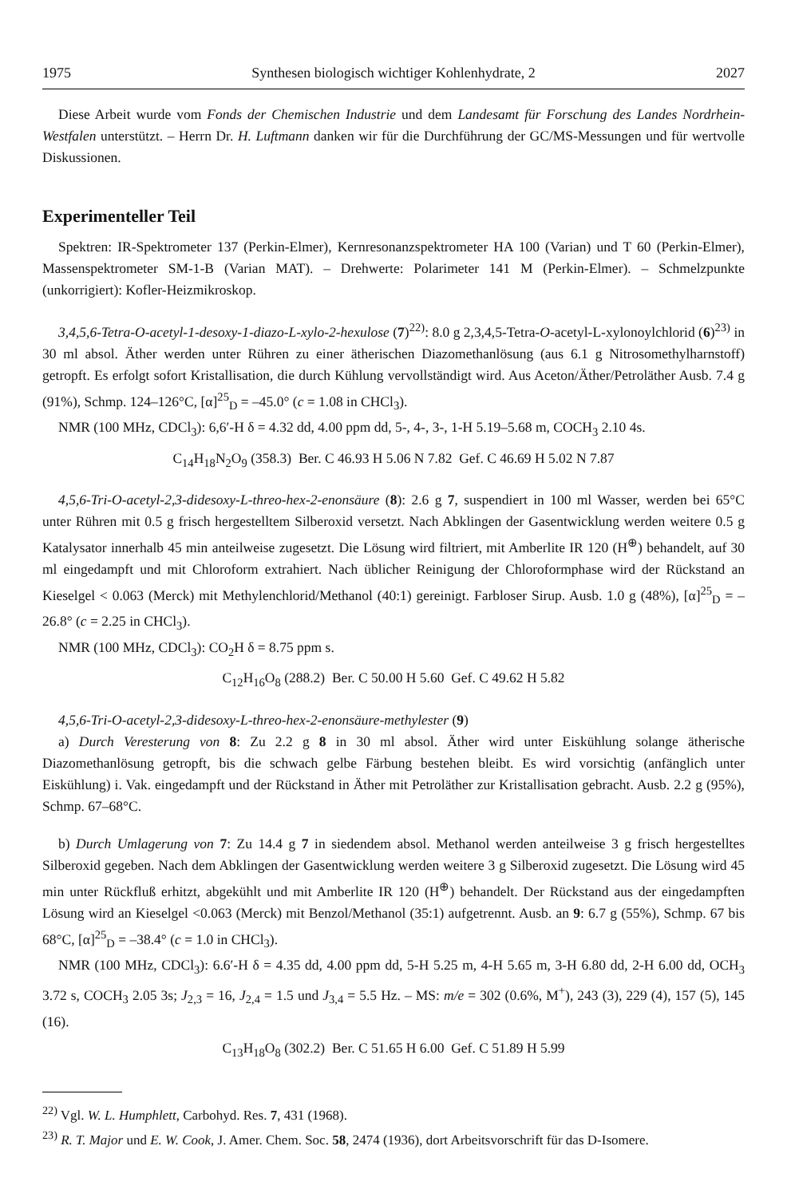1975 Synthesen biologisch wichtiger Kohlenhydrate, 2 2027
Diese Arbeit wurde vom Fonds der Chemischen Industrie und dem Landesamt für Forschung des Landes Nordrhein-Westfalen unterstützt. – Herrn Dr. H. Luftmann danken wir für die Durchführung der GC/MS-Messungen und für wertvolle Diskussionen.
Experimenteller Teil
Spektren: IR-Spektrometer 137 (Perkin-Elmer), Kernresonanzspektrometer HA 100 (Varian) und T 60 (Perkin-Elmer), Massenspektrometer SM-1-B (Varian MAT). – Drehwerte: Polarimeter 141 M (Perkin-Elmer). – Schmelzpunkte (unkorrigiert): Kofler-Heizmikroskop.
3,4,5,6-Tetra-O-acetyl-1-desoxy-1-diazo-L-xylo-2-hexulose (7)<sup>22)</sup>: 8.0 g 2,3,4,5-Tetra-O-acetyl-L-xylonoylchlorid (6)<sup>23)</sup> in 30 ml absol. Äther werden unter Rühren zu einer ätherischen Diazomethanlösung (aus 6.1 g Nitrosomethylharnstoff) getropft. Es erfolgt sofort Kristallisation, die durch Kühlung vervollständigt wird. Aus Aceton/Äther/Petroläther Ausb. 7.4 g (91%), Schmp. 124–126°C, [α]<sup>25</sup><sub>D</sub> = –45.0° (c = 1.08 in CHCl<sub>3</sub>).
NMR (100 MHz, CDCl<sub>3</sub>): 6,6′-H δ = 4.32 dd, 4.00 ppm dd, 5-, 4-, 3-, 1-H 5.19–5.68 m, COCH<sub>3</sub> 2.10 4s.
C<sub>14</sub>H<sub>18</sub>N<sub>2</sub>O<sub>9</sub> (358.3) Ber. C 46.93 H 5.06 N 7.82 Gef. C 46.69 H 5.02 N 7.87
4,5,6-Tri-O-acetyl-2,3-didesoxy-L-threo-hex-2-enonsäure (8): 2.6 g 7, suspendiert in 100 ml Wasser, werden bei 65°C unter Rühren mit 0.5 g frisch hergestelltem Silberoxid versetzt. Nach Abklingen der Gasentwicklung werden weitere 0.5 g Katalysator innerhalb 45 min anteilweise zugesetzt. Die Lösung wird filtriert, mit Amberlite IR 120 (H<sup>⊕</sup>) behandelt, auf 30 ml eingedampft und mit Chloroform extrahiert. Nach üblicher Reinigung der Chloroformphase wird der Rückstand an Kieselgel < 0.063 (Merck) mit Methylenchlorid/Methanol (40:1) gereinigt. Farbloser Sirup. Ausb. 1.0 g (48%), [α]<sup>25</sup><sub>D</sub> = –26.8° (c = 2.25 in CHCl<sub>3</sub>).
NMR (100 MHz, CDCl<sub>3</sub>): CO<sub>2</sub>H δ = 8.75 ppm s.
C<sub>12</sub>H<sub>16</sub>O<sub>8</sub> (288.2) Ber. C 50.00 H 5.60 Gef. C 49.62 H 5.82
4,5,6-Tri-O-acetyl-2,3-didesoxy-L-threo-hex-2-enonsäure-methylester (9)
a) Durch Veresterung von 8: Zu 2.2 g 8 in 30 ml absol. Äther wird unter Eiskühlung solange ätherische Diazomethanlösung getropft, bis die schwach gelbe Färbung bestehen bleibt. Es wird vorsichtig (anfänglich unter Eiskühlung) i. Vak. eingedampft und der Rückstand in Äther mit Petroläther zur Kristallisation gebracht. Ausb. 2.2 g (95%), Schmp. 67–68°C.
b) Durch Umlagerung von 7: Zu 14.4 g 7 in siedendem absol. Methanol werden anteilweise 3 g frisch hergestelltes Silberoxid gegeben. Nach dem Abklingen der Gasentwicklung werden weitere 3 g Silberoxid zugesetzt. Die Lösung wird 45 min unter Rückfluß erhitzt, abgekühlt und mit Amberlite IR 120 (H<sup>⊕</sup>) behandelt. Der Rückstand aus der eingedampften Lösung wird an Kieselgel <0.063 (Merck) mit Benzol/Methanol (35:1) aufgetrennt. Ausb. an 9: 6.7 g (55%), Schmp. 67 bis 68°C, [α]<sup>25</sup><sub>D</sub> = –38.4° (c = 1.0 in CHCl<sub>3</sub>).
NMR (100 MHz, CDCl<sub>3</sub>): 6.6′-H δ = 4.35 dd, 4.00 ppm dd, 5-H 5.25 m, 4-H 5.65 m, 3-H 6.80 dd, 2-H 6.00 dd, OCH<sub>3</sub> 3.72 s, COCH<sub>3</sub> 2.05 3s; J<sub>2,3</sub> = 16, J<sub>2,4</sub> = 1.5 und J<sub>3,4</sub> = 5.5 Hz. – MS: m/e = 302 (0.6%, M<sup>+</sup>), 243 (3), 229 (4), 157 (5), 145 (16).
C<sub>13</sub>H<sub>18</sub>O<sub>8</sub> (302.2) Ber. C 51.65 H 6.00 Gef. C 51.89 H 5.99
<sup>22)</sup> Vgl. W. L. Humphlett, Carbohyd. Res. 7, 431 (1968).
<sup>23)</sup> R. T. Major und E. W. Cook, J. Amer. Chem. Soc. 58, 2474 (1936), dort Arbeitsvorschrift für das D-Isomere.